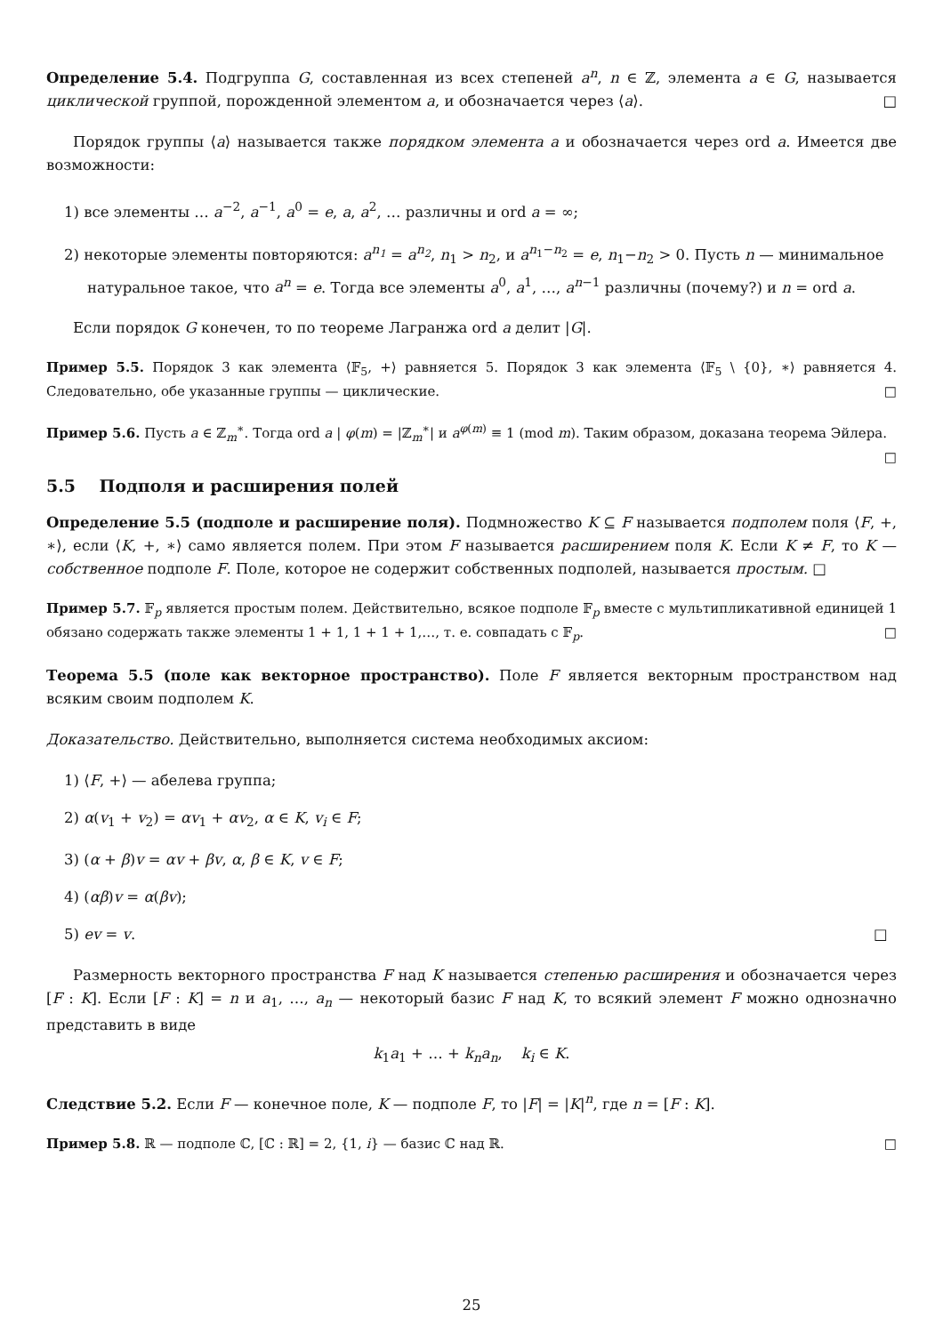Определение 5.4. Подгруппа G, составленная из всех степеней a<sup>n</sup>, n ∈ ℤ, элемента a ∈ G, называется циклической группой, порожденной элементом a, и обозначается через ⟨a⟩. □
Порядок группы ⟨a⟩ называется также порядком элемента a и обозначается через ord a. Имеется две возможности:
1) все элементы … a<sup>−2</sup>, a<sup>−1</sup>, a<sup>0</sup> = e, a, a<sup>2</sup>, … различны и ord a = ∞;
2) некоторые элементы повторяются: a<sup>n<sub>1</sub></sup> = a<sup>n<sub>2</sub></sup>, n<sub>1</sub> > n<sub>2</sub>, и a<sup>n<sub>1</sub>−n<sub>2</sub></sup> = e, n<sub>1</sub>−n<sub>2</sub> > 0. Пусть n — минимальное натуральное такое, что a<sup>n</sup> = e. Тогда все элементы a<sup>0</sup>, a<sup>1</sup>, …, a<sup>n−1</sup> различны (почему?) и n = ord a.
Если порядок G конечен, то по теореме Лагранжа ord a делит |G|.
Пример 5.5. Порядок 3 как элемента ⟨𝔽<sub>5</sub>, +⟩ равняется 5. Порядок 3 как элемента ⟨𝔽<sub>5</sub> \ {0}, ∗⟩ равняется 4. Следовательно, обе указанные группы — циклические. □
Пример 5.6. Пусть a ∈ ℤ<sub>m</sub><sup>∗</sup>. Тогда ord a | φ(m) = |ℤ<sub>m</sub><sup>∗</sup>| и a<sup>φ(m)</sup> ≡ 1 (mod m). Таким образом, доказана теорема Эйлера. □
5.5 Подполя и расширения полей
Определение 5.5 (подполе и расширение поля). Подмножество K ⊆ F называется подполем поля ⟨F, +, ∗⟩, если ⟨K, +, ∗⟩ само является полем. При этом F называется расширением поля K. Если K ≠ F, то K — собственное подполе F. Поле, которое не содержит собственных подполей, называется простым. □
Пример 5.7. 𝔽<sub>p</sub> является простым полем. Действительно, всякое подполе 𝔽<sub>p</sub> вместе с мультипликативной единицей 1 обязано содержать также элементы 1 + 1, 1 + 1 + 1,…, т. е. совпадать с 𝔽<sub>p</sub>. □
Теорема 5.5 (поле как векторное пространство). Поле F является векторным пространством над всяким своим подполем K.
Доказательство. Действительно, выполняется система необходимых аксиом:
1) ⟨F, +⟩ — абелева группа;
2) α(v<sub>1</sub> + v<sub>2</sub>) = αv<sub>1</sub> + αv<sub>2</sub>, α ∈ K, v<sub>i</sub> ∈ F;
3) (α + β)v = αv + βv, α, β ∈ K, v ∈ F;
4) (αβ)v = α(βv);
5) ev = v. □
Размерность векторного пространства F над K называется степенью расширения и обозначается через [F : K]. Если [F : K] = n и a<sub>1</sub>, …, a<sub>n</sub> — некоторый базис F над K, то всякий элемент F можно однозначно представить в виде
k<sub>1</sub>a<sub>1</sub> + … + k<sub>n</sub>a<sub>n</sub>, k<sub>i</sub> ∈ K.
Следствие 5.2. Если F — конечное поле, K — подполе F, то |F| = |K|<sup>n</sup>, где n = [F : K].
Пример 5.8. ℝ — подполе ℂ, [ℂ : ℝ] = 2, {1, i} — базис ℂ над ℝ. □
25